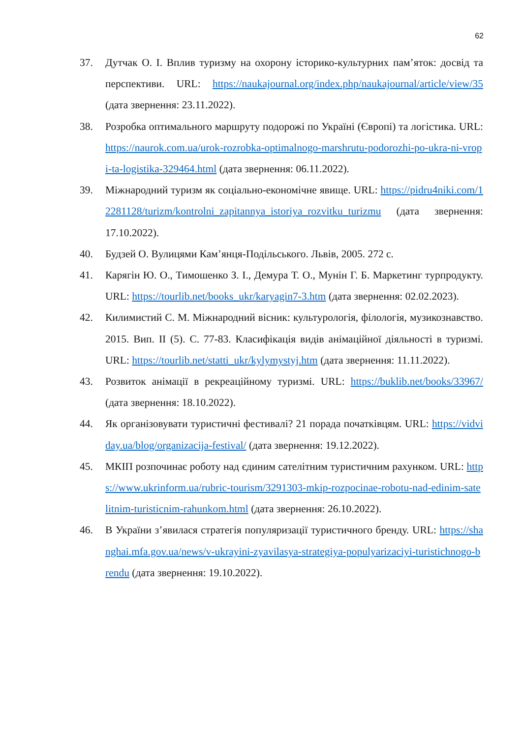62
37. Дутчак О. І. Вплив туризму на охорону історико-культурних пам’яток: досвід та перспективи. URL: https://naukajournal.org/index.php/naukajournal/article/view/35 (дата звернення: 23.11.2022).
38. Розробка оптимального маршруту подорожі по Україні (Європі) та логістика. URL: https://naurok.com.ua/urok-rozrobka-optimalnogo-marshrutu-podorozhi-po-ukra-ni-vropi-ta-logistika-329464.html (дата звернення: 06.11.2022).
39. Міжнародний туризм як соціально-економічне явище. URL: https://pidru4niki.com/12281128/turizm/kontrolni_zapitannya_istoriya_rozvitku_turizmu (дата звернення: 17.10.2022).
40. Будзей О. Вулицями Кам’янця-Подільського. Львів, 2005. 272 с.
41. Карягін Ю. О., Тимошенко З. І., Демура Т. О., Мунін Г. Б. Маркетинг турпродукту. URL: https://tourlib.net/books_ukr/karyagin7-3.htm (дата звернення: 02.02.2023).
42. Килимистий С. М. Міжнародний вісник: культурологія, філологія, музикознавство. 2015. Вип. II (5). С. 77-83. Класифікація видів анімаційної діяльності в туризмі. URL: https://tourlib.net/statti_ukr/kylymystyj.htm (дата звернення: 11.11.2022).
43. Розвиток анімації в рекреаційному туризмі. URL: https://buklib.net/books/33967/ (дата звернення: 18.10.2022).
44. Як організовувати туристичні фестивалі? 21 порада початківцям. URL: https://vidviday.ua/blog/organizacija-festival/ (дата звернення: 19.12.2022).
45. МКІП розпочинає роботу над єдиним сателітним туристичним рахунком. URL: https://www.ukrinform.ua/rubric-tourism/3291303-mkip-rozpocinae-robotu-nad-edinim-satelitnim-turisticnim-rahunkom.html (дата звернення: 26.10.2022).
46. В України з’явилася стратегія популяризації туристичного бренду. URL: https://shanghai.mfa.gov.ua/news/v-ukrayini-zyavilasya-strategiya-populyarizaciyi-turistichnogo-brendu (дата звернення: 19.10.2022).